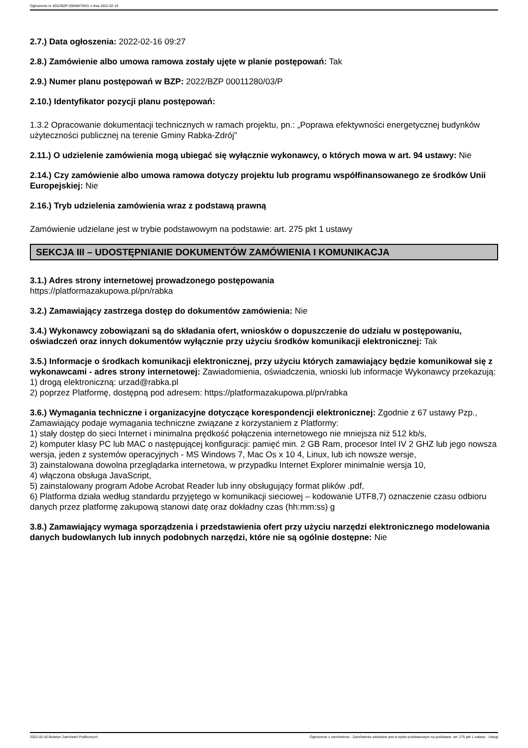Ogłoszenie nr 2022/BZP 00058479/01 z dnia 2022-02-16
2.7.) Data ogłoszenia: 2022-02-16 09:27
2.8.) Zamówienie albo umowa ramowa zostały ujęte w planie postępowań: Tak
2.9.) Numer planu postępowań w BZP: 2022/BZP 00011280/03/P
2.10.) Identyfikator pozycji planu postępowań:
1.3.2 Opracowanie dokumentacji technicznych w ramach projektu, pn.: „Poprawa efektywności energetycznej budynków użyteczności publicznej na terenie Gminy Rabka-Zdrój”
2.11.) O udzielenie zamówienia mogą ubiegać się wyłącznie wykonawcy, o których mowa w art. 94 ustawy: Nie
2.14.) Czy zamówienie albo umowa ramowa dotyczy projektu lub programu współfinansowanego ze środków Unii Europejskiej: Nie
2.16.) Tryb udzielenia zamówienia wraz z podstawą prawną
Zamówienie udzielane jest w trybie podstawowym na podstawie: art. 275 pkt 1 ustawy
SEKCJA III – UDOSTĘPNIANIE DOKUMENTÓW ZAMÓWIENIA I KOMUNIKACJA
3.1.) Adres strony internetowej prowadzonego postępowania
https://platformazakupowa.pl/pn/rabka
3.2.) Zamawiający zastrzega dostęp do dokumentów zamówienia: Nie
3.4.) Wykonawcy zobowiązani są do składania ofert, wniosków o dopuszczenie do udziału w postępowaniu, oświadczeń oraz innych dokumentów wyłącznie przy użyciu środków komunikacji elektronicznej: Tak
3.5.) Informacje o środkach komunikacji elektronicznej, przy użyciu których zamawiający będzie komunikował się z wykonawcami - adres strony internetowej: Zawiadomienia, oświadczenia, wnioski lub informacje Wykonawcy przekazują:
1) drogą elektroniczną: urzad@rabka.pl
2) poprzez Platformę, dostępną pod adresem: https://platformazakupowa.pl/pn/rabka
3.6.) Wymagania techniczne i organizacyjne dotyczące korespondencji elektronicznej: Zgodnie z 67 ustawy Pzp., Zamawiający podaje wymagania techniczne związane z korzystaniem z Platformy:
1) stały dostęp do sieci Internet i minimalna prędkość połączenia internetowego nie mniejsza niż 512 kb/s,
2) komputer klasy PC lub MAC o następującej konfiguracji: pamięć min. 2 GB Ram, procesor Intel IV 2 GHZ lub jego nowsza wersja, jeden z systemów operacyjnych - MS Windows 7, Mac Os x 10 4, Linux, lub ich nowsze wersje,
3) zainstalowana dowolna przeglądarka internetowa, w przypadku Internet Explorer minimalnie wersja 10,
4) włączona obsługa JavaScript,
5) zainstalowany program Adobe Acrobat Reader lub inny obsługujący format plików .pdf,
6) Platforma działa według standardu przyjętego w komunikacji sieciowej – kodowanie UTF8,7) oznaczenie czasu odbioru danych przez platformę zakupową stanowi datę oraz dokładny czas (hh:mm:ss) g
3.8.) Zamawiający wymaga sporządzenia i przedstawienia ofert przy użyciu narzędzi elektronicznego modelowania danych budowlanych lub innych podobnych narzędzi, które nie są ogólnie dostępne: Nie
2022-02-16 Biuletyn Zamówień Publicznych Ogłoszenie o zamówieniu - Zamówienie udzielane jest w trybie podstawowym na podstawie: art. 275 pkt 1 ustawy - Usługi